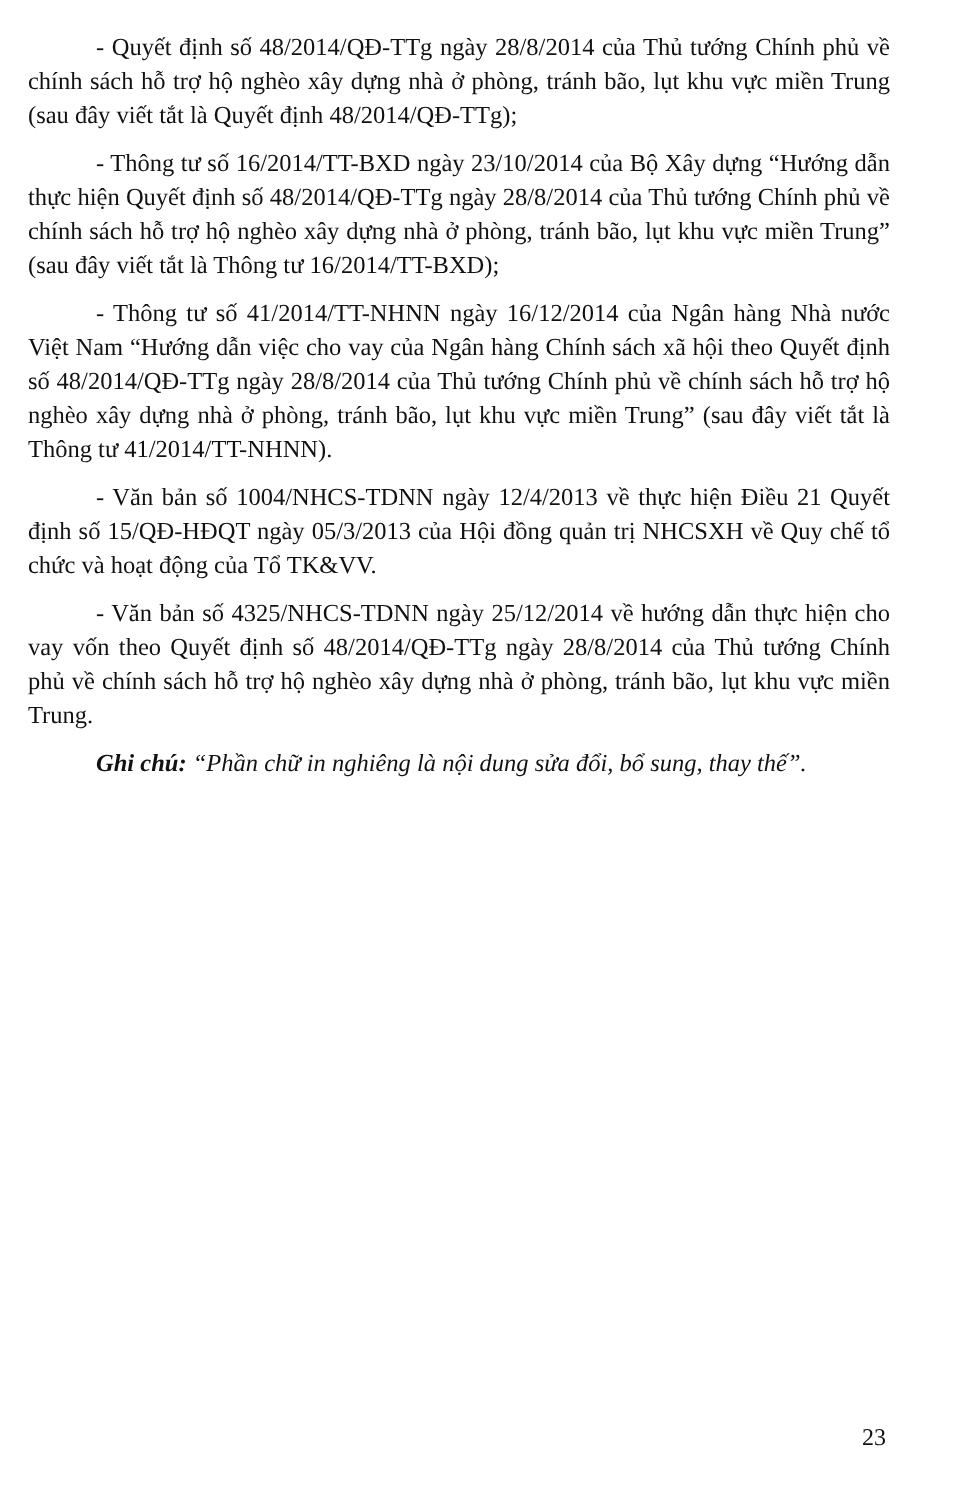- Quyết định số 48/2014/QĐ-TTg ngày 28/8/2014 của Thủ tướng Chính phủ về chính sách hỗ trợ hộ nghèo xây dựng nhà ở phòng, tránh bão, lụt khu vực miền Trung (sau đây viết tắt là Quyết định 48/2014/QĐ-TTg);
- Thông tư số 16/2014/TT-BXD ngày 23/10/2014 của Bộ Xây dựng “Hướng dẫn thực hiện Quyết định số 48/2014/QĐ-TTg ngày 28/8/2014 của Thủ tướng Chính phủ về chính sách hỗ trợ hộ nghèo xây dựng nhà ở phòng, tránh bão, lụt khu vực miền Trung” (sau đây viết tắt là Thông tư 16/2014/TT-BXD);
- Thông tư số 41/2014/TT-NHNN ngày 16/12/2014 của Ngân hàng Nhà nước Việt Nam “Hướng dẫn việc cho vay của Ngân hàng Chính sách xã hội theo Quyết định số 48/2014/QĐ-TTg ngày 28/8/2014 của Thủ tướng Chính phủ về chính sách hỗ trợ hộ nghèo xây dựng nhà ở phòng, tránh bão, lụt khu vực miền Trung” (sau đây viết tắt là Thông tư 41/2014/TT-NHNN).
- Văn bản số 1004/NHCS-TDNN ngày 12/4/2013 về thực hiện Điều 21 Quyết định số 15/QĐ-HĐQT ngày 05/3/2013 của Hội đồng quản trị NHCSXH về Quy chế tổ chức và hoạt động của Tổ TK&VV.
- Văn bản số 4325/NHCS-TDNN ngày 25/12/2014 về hướng dẫn thực hiện cho vay vốn theo Quyết định số 48/2014/QĐ-TTg ngày 28/8/2014 của Thủ tướng Chính phủ về chính sách hỗ trợ hộ nghèo xây dựng nhà ở phòng, tránh bão, lụt khu vực miền Trung.
Ghi chú: “Phần chữ in nghiêng là nội dung sửa đổi, bổ sung, thay thế”.
23